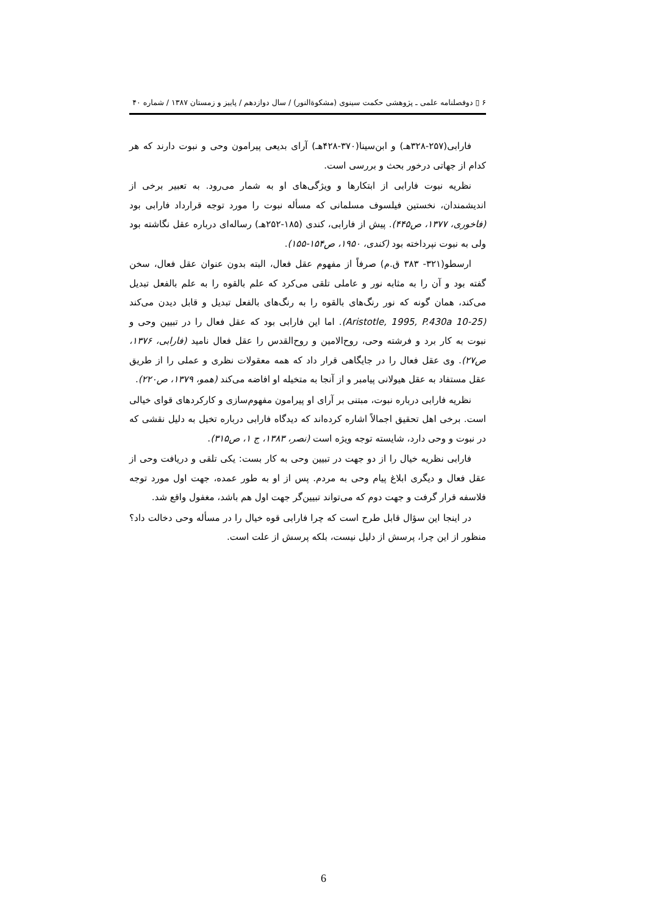۶ ▯ دوفصلنامه علمی ـ پژوهشی حکمت سینوی (مشکوةالنور) / سال دوازدهم / پاییز و زمستان ۱۳۸۷ / شماره ۴۰
فارابی(۲۵۷-۳۲۸هـ) و ابن‌سینا(۳۷۰-۴۲۸هـ) آرای بدیعی پیرامون وحی و نبوت دارند که هر کدام از جهاتی درخور بحث و بررسی است.
نظریه نبوت فارابی از ابتکارها و ویژگی‌های او به شمار می‌رود. به تعبیر برخی از اندیشمندان، نخستین فیلسوف مسلمانی که مسأله نبوت را مورد توجه قرارداد فارابی بود (فاخوری، ۱۳۷۷، ص۴۴۵). پیش از فارابی، کندی (۱۸۵-۲۵۲هـ) رساله‌ای درباره عقل نگاشته بود ولی به نبوت نپرداخته بود (کندی، ۱۹۵۰، ص۱۵۴-۱۵۵).
ارسطو(۳۲۱- ۳۸۳ ق.م) صرفاً از مفهوم عقل فعال، البته بدون عنوان عقل فعال، سخن گفته بود و آن را به مثابه نور و عاملی تلقی می‌کرد که علم بالقوه را به علم بالفعل تبدیل می‌کند، همان گونه که نور رنگ‌های بالقوه را به رنگ‌های بالفعل تبدیل و قابل دیدن می‌کند (Aristotle, 1995, P.430a 10-25). اما این فارابی بود که عقل فعال را در تبیین وحی و نبوت به کار برد و فرشته وحی، روح‌الامین و روح‌القدس را عقل فعال نامید (فارابی، ۱۳۷۶، ص۲۷). وی عقل فعال را در جایگاهی قرار داد که همه معقولات نظری و عملی را از طریق عقل مستفاد به عقل هیولانی پیامبر و از آنجا به متخیله او افاضه می‌کند (همو، ۱۳۷۹، ص۲۲۰).
نظریه فارابی درباره نبوت، مبتنی بر آرای او پیرامون مفهوم‌سازی و کارکردهای قوای خیالی است. برخی اهل تحقیق اجمالاً اشاره کرده‌اند که دیدگاه فارابی درباره تخیل به دلیل نقشی که در نبوت و وحی دارد، شایسته توجه ویژه است (نصر، ۱۳۸۳، ج ۱، ص۳۱۵).
فارابی نظریه خیال را از دو جهت در تبیین وحی به کار بست: یکی تلقی و دریافت وحی از عقل فعال و دیگری ابلاغ پیام وحی به مردم. پس از او به طور عمده، جهت اول مورد توجه فلاسفه قرار گرفت و جهت دوم که می‌تواند تبیین‌گر جهت اول هم باشد، مغفول واقع شد.
در اینجا این سؤال قابل طرح است که چرا فارابی قوه خیال را در مسأله وحی دخالت داد؟ منظور از این چرا، پرسش از دلیل نیست، بلکه پرسش از علت است.
6